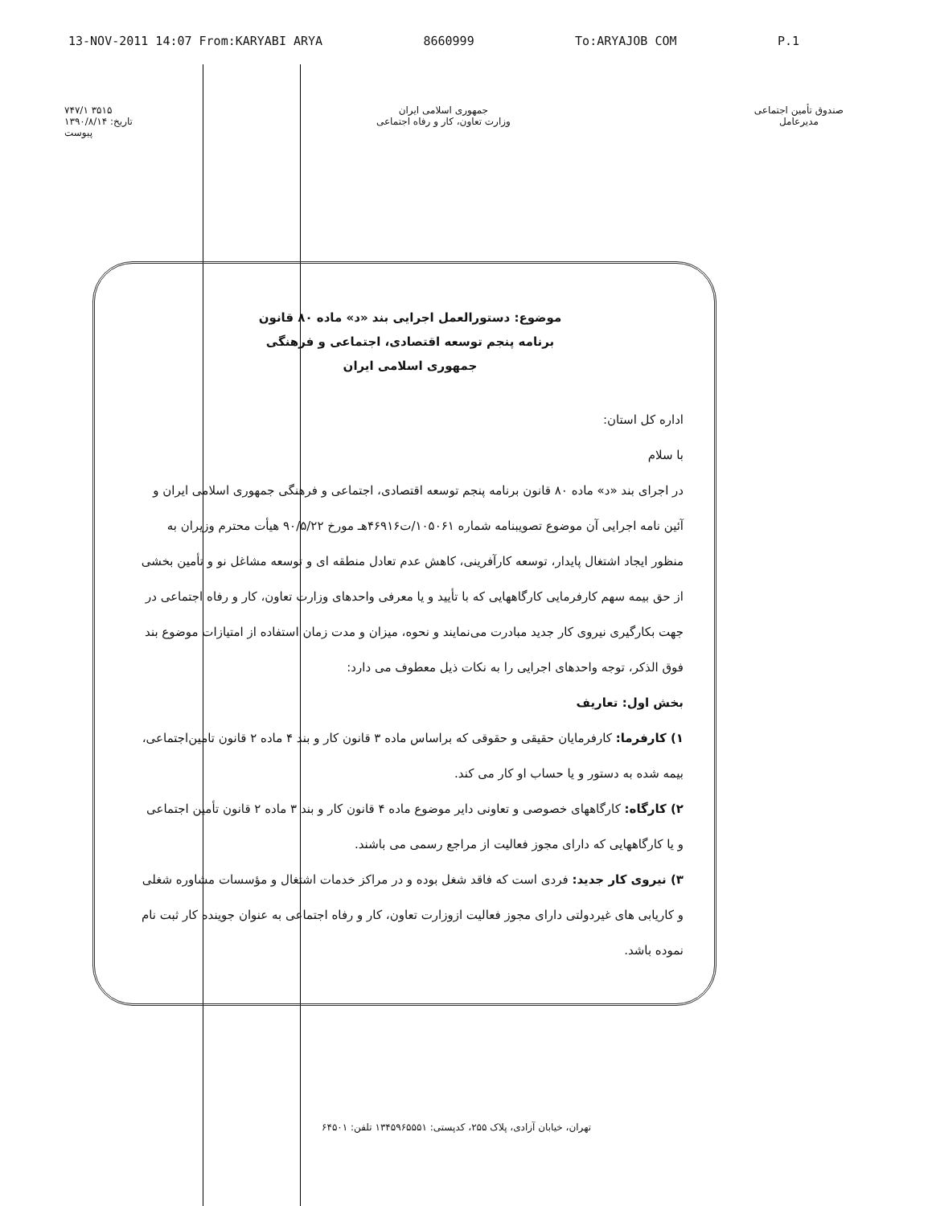13-NOV-2011 14:07 From:KARYABI ARYA 8660999 To:ARYAJOB COM P.1
۷۴۷/۱ ۳۵۱۵
تاریخ: ۱۳۹۰/۸/۱۴
پیوست
جمهوری اسلامی ایران
وزارت تعاون، کار و رفاه اجتماعی
صندوق تأمین اجتماعی
مدیرعامل
موضوع: دستورالعمل اجرایی بند «د» ماده ۸۰ قانون
برنامه پنجم توسعه اقتصادی، اجتماعی و فرهنگی
جمهوری اسلامی ایران
اداره کل استان:
با سلام
در اجرای بند «د» ماده ۸۰ قانون برنامه پنجم توسعه اقتصادی، اجتماعی و فرهنگی جمهوری اسلامی ایران و آئین نامه اجرایی آن موضوع تصویبنامه شماره ۱۰۵۰۶۱/ت۴۶۹۱۶هـ مورخ ۹۰/۵/۲۲ هیأت محترم وزیران به منظور ایجاد اشتغال پایدار، توسعه کارآفرینی، کاهش عدم تعادل منطقه ای و توسعه مشاغل نو و تأمین بخشی از حق بیمه سهم کارفرمایی کارگاههایی که با تأیید و یا معرفی واحدهای وزارت تعاون، کار و رفاه اجتماعی در جهت بکارگیری نیروی کار جدید مبادرت می‌نمایند و نحوه، میزان و مدت زمان استفاده از امتیازات موضوع بند فوق الذکر، توجه واحدهای اجرایی را به نکات ذیل معطوف می دارد:
بخش اول: تعاریف
۱) کارفرما: کارفرمایان حقیقی و حقوقی که براساس ماده ۳ قانون کار و بند ۴ ماده ۲ قانون تامین‌اجتماعی، بیمه شده به دستور و یا حساب او کار می کند.
۲) کارگاه: کارگاههای خصوصی و تعاونی دایر موضوع ماده ۴ قانون کار و بند ۳ ماده ۲ قانون تأمین اجتماعی و یا کارگاههایی که دارای مجوز فعالیت از مراجع رسمی می باشند.
۳) نیروی کار جدید: فردی است که فاقد شغل بوده و در مراکز خدمات اشتغال و مؤسسات مشاوره شغلی و کاریابی های غیردولتی دارای مجوز فعالیت ازوزارت تعاون، کار و رفاه اجتماعی به عنوان جوینده کار ثبت نام نموده باشد.
تهران، خیابان آزادی، پلاک ۲۵۵، کدپستی: ۱۳۴۵۹۶۵۵۵۱ تلفن: ۶۴۵۰۱